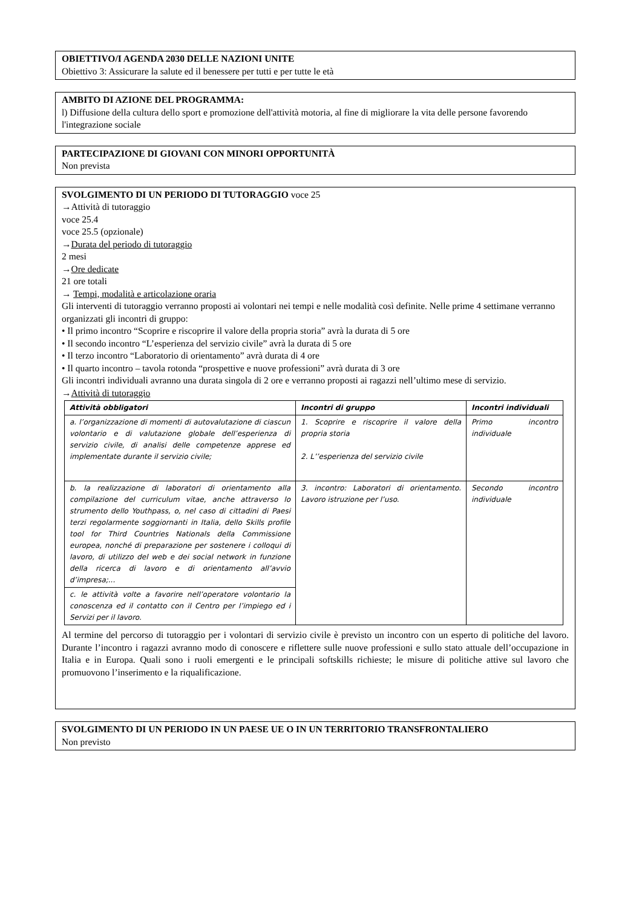OBIETTIVO/I AGENDA 2030 DELLE NAZIONI UNITE
Obiettivo 3: Assicurare la salute ed il benessere per tutti e per tutte le età
AMBITO DI AZIONE DEL PROGRAMMA:
l) Diffusione della cultura dello sport e promozione dell'attività motoria, al fine di migliorare la vita delle persone favorendo l'integrazione sociale
PARTECIPAZIONE DI GIOVANI CON MINORI OPPORTUNITÀ
Non prevista
SVOLGIMENTO DI UN PERIODO DI TUTORAGGIO voce 25
→Attività di tutoraggio
voce 25.4
voce 25.5 (opzionale)
→Durata del periodo di tutoraggio
2 mesi
→Ore dedicate
21 ore totali
→ Tempi, modalità e articolazione oraria
Gli interventi di tutoraggio verranno proposti ai volontari nei tempi e nelle modalità così definite. Nelle prime 4 settimane verranno organizzati gli incontri di gruppo:
• Il primo incontro “Scoprire e riscoprire il valore della propria storia” avrà la durata di 5 ore
• Il secondo incontro “L’esperienza del servizio civile” avrà la durata di 5 ore
• Il terzo incontro “Laboratorio di orientamento” avrà durata di 4 ore
• Il quarto incontro – tavola rotonda “prospettive e nuove professioni” avrà durata di 3 ore
Gli incontri individuali avranno una durata singola di 2 ore e verranno proposti ai ragazzi nell’ultimo mese di servizio.
→Attività di tutoraggio
| Attività obbligatori | Incontri di gruppo | Incontri individuali |
| --- | --- | --- |
| a. l’organizzazione di momenti di autovalutazione di ciascun volontario e di valutazione globale dell’esperienza di servizio civile, di analisi delle competenze apprese ed implementate durante il servizio civile; | 1. Scoprire e riscoprire il valore della propria storia 2. L’’esperienza del servizio civile | Primo incontro individuale |
| b. la realizzazione di laboratori di orientamento alla compilazione del curriculum vitae, anche attraverso lo strumento dello Youthpass, o, nel caso di cittadini di Paesi terzi regolarmente soggiornanti in Italia, dello Skills profile tool for Third Countries Nationals della Commissione europea, nonché di preparazione per sostenere i colloqui di lavoro, di utilizzo del web e dei social network in funzione della ricerca di lavoro e di orientamento all’avvio d’impresa;... | 3. incontro: Laboratori di orientamento. Lavoro istruzione per l’uso. | Secondo incontro individuale |
| c. le attività volte a favorire nell’operatore volontario la conoscenza ed il contatto con il Centro per l’impiego ed i Servizi per il lavoro. | | |
Al termine del percorso di tutoraggio per i volontari di servizio civile è previsto un incontro con un esperto di politiche del lavoro. Durante l’incontro i ragazzi avranno modo di conoscere e riflettere sulle nuove professioni e sullo stato attuale dell’occupazione in Italia e in Europa. Quali sono i ruoli emergenti e le principali softskills richieste; le misure di politiche attive sul lavoro che promuovono l’inserimento e la riqualificazione.
SVOLGIMENTO DI UN PERIODO IN UN PAESE UE O IN UN TERRITORIO TRANSFRONTALIERO
Non previsto